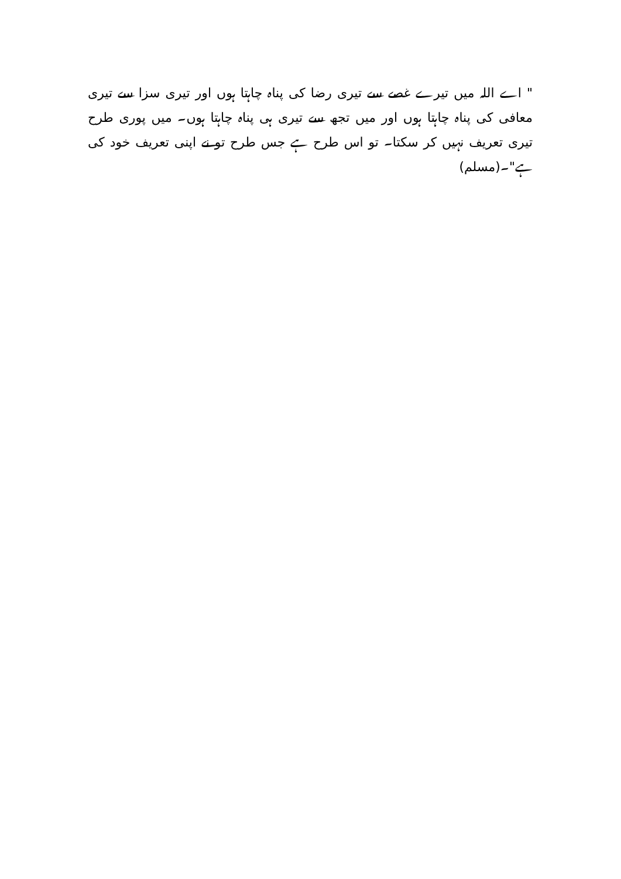" اے اللہ میں تیرے غصے سے تیری رضا کی پناہ چاہتا ہوں اور تیری سزا سے تیری معافی کی پناہ چاہتا ہوں اور میں تجھ سے تیری ہی پناہ چاہتا ہوں۔ میں پوری طرح تیری تعریف نہیں کر سکتا۔ تو اس طرح ہے جس طرح تو نے اپنی تعریف خود کی ہے"۔(مسلم)